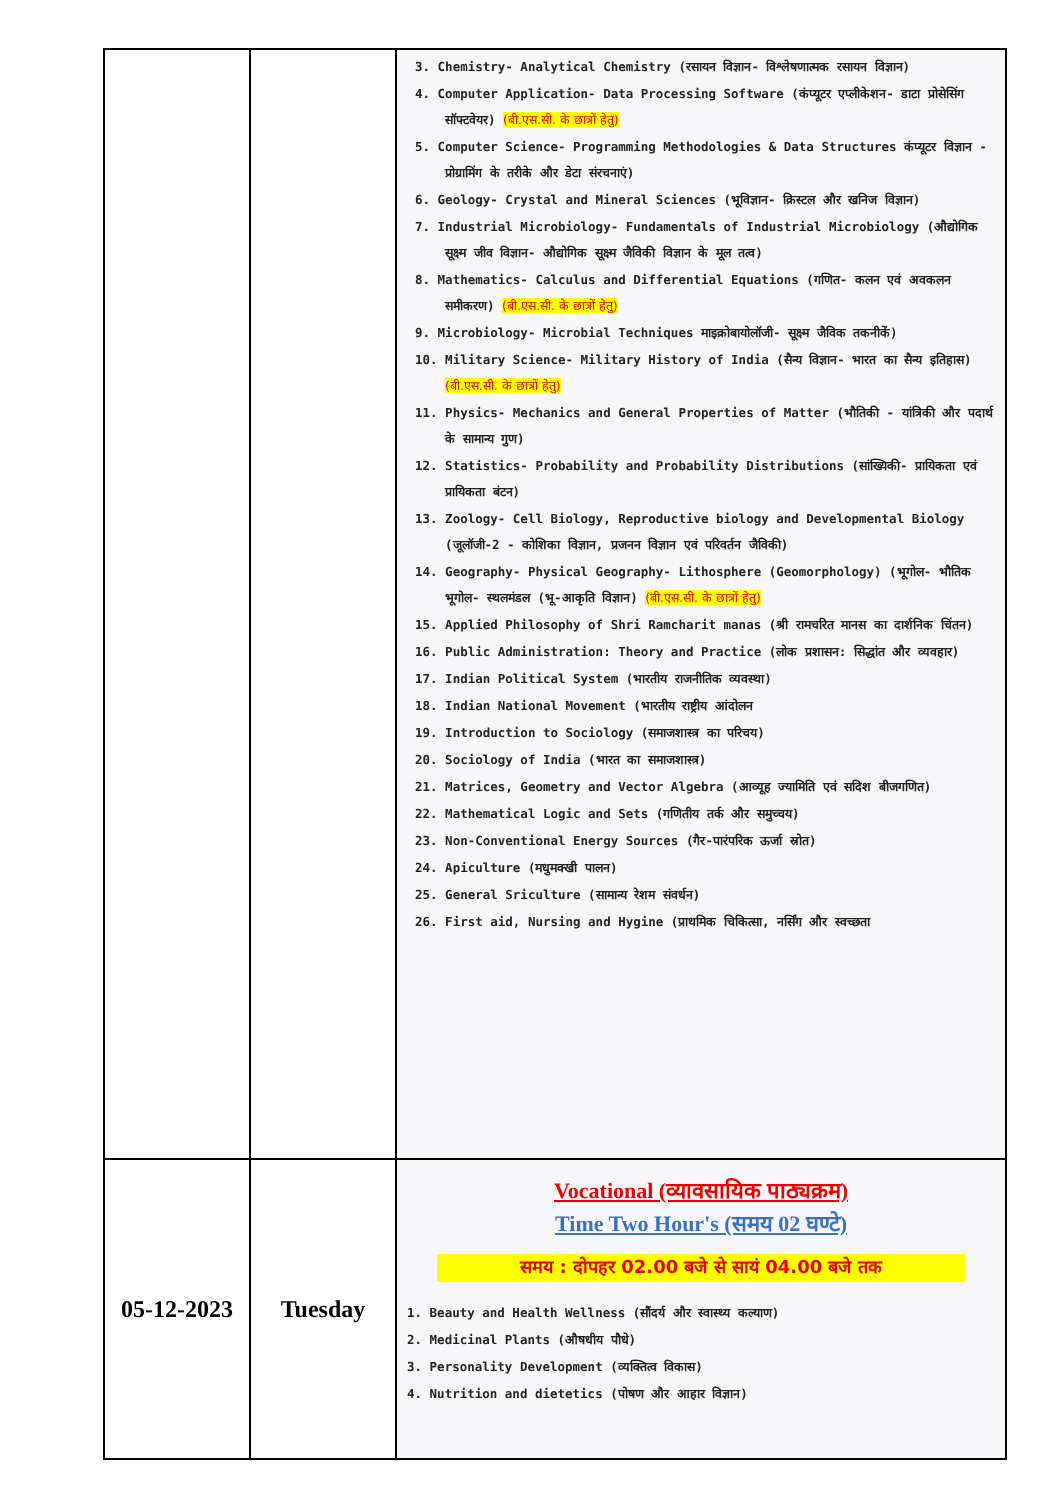| | | 3. Chemistry- Analytical Chemistry (रसायन विज्ञान- विश्लेषणात्मक रसायन विज्ञान) 4. Computer Application- Data Processing Software (कंप्यूटर एप्लीकेशन- डाटा प्रोसेसिंग सॉफ्टवेयर) (बी.एस.सी. के छात्रों हेतु) 5. Computer Science- Programming Methodologies & Data Structures कंप्यूटर विज्ञान - प्रोग्रामिंग के तरीके और डेटा संरचनाएं) 6. Geology- Crystal and Mineral Sciences (भूविज्ञान- क्रिस्टल और खनिज विज्ञान) 7. Industrial Microbiology- Fundamentals of Industrial Microbiology (औद्योगिक सूक्ष्म जीव विज्ञान- औद्योगिक सूक्ष्म जैविकी विज्ञान के मूल तत्व) 8. Mathematics- Calculus and Differential Equations (गणित- कलन एवं अवकलन समीकरण) (बी.एस.सी. के छात्रों हेतु) 9. Microbiology- Microbial Techniques माइक्रोबायोलॉजी- सूक्ष्म जैविक तकनीकें) 10. Military Science- Military History of India (सैन्य विज्ञान- भारत का सैन्य इतिहास) (बी.एस.सी. के छात्रों हेतु) 11. Physics- Mechanics and General Properties of Matter (भौतिकी - यांत्रिकी और पदार्थ के सामान्य गुण) 12. Statistics- Probability and Probability Distributions (सांख्यिकी- प्रायिकता एवं प्रायिकता बंटन) 13. Zoology- Cell Biology, Reproductive biology and Developmental Biology (जूलॉजी-2 - कोशिका विज्ञान, प्रजनन विज्ञान एवं परिवर्तन जैविकी) 14. Geography- Physical Geography- Lithosphere (Geomorphology) (भूगोल- भौतिक भूगोल- स्थलमंडल (भू-आकृति विज्ञान) (बी.एस.सी. के छात्रों हेतु) 15. Applied Philosophy of Shri Ramcharit manas (श्री रामचरित मानस का दार्शनिक चिंतन) 16. Public Administration: Theory and Practice (लोक प्रशासन: सिद्धांत और व्यवहार) 17. Indian Political System (भारतीय राजनीतिक व्यवस्था) 18. Indian National Movement (भारतीय राष्ट्रीय आंदोलन 19. Introduction to Sociology (समाजशास्त्र का परिचय) 20. Sociology of India (भारत का समाजशास्त्र) 21. Matrices, Geometry and Vector Algebra (आव्यूह ज्यामिति एवं सदिश बीजगणित) 22. Mathematical Logic and Sets (गणितीय तर्क और समुच्चय) 23. Non-Conventional Energy Sources (गैर-पारंपरिक ऊर्जा स्रोत) 24. Apiculture (मधुमक्खी पालन) 25. General Sriculture (सामान्य रेशम संवर्धन) 26. First aid, Nursing and Hygine (प्राथमिक चिकित्सा, नर्सिंग और स्वच्छता |
| 05-12-2023 | Tuesday | Vocational (व्यावसायिक पाठ्यक्रम) Time Two Hour's (समय 02 घण्टे) समय : दोपहर 02.00 बजे से सायं 04.00 बजे तक 1. Beauty and Health Wellness (सौंदर्य और स्वास्थ्य कल्याण) 2. Medicinal Plants (औषधीय पौधे) 3. Personality Development (व्यक्तित्व विकास) 4. Nutrition and dietetics (पोषण और आहार विज्ञान) |